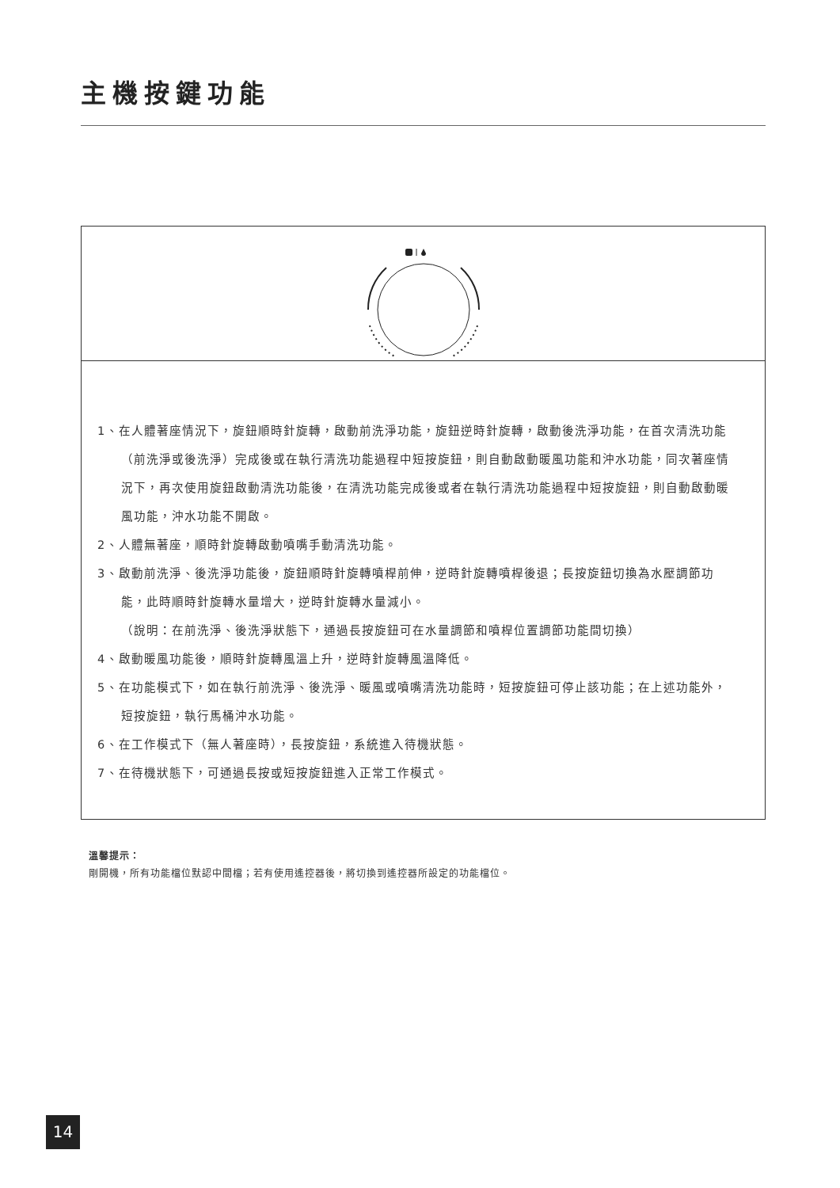主機按鍵功能
1、在人體著座情況下，旋鈕順時針旋轉，啟動前洗淨功能，旋鈕逆時針旋轉，啟動後洗淨功能，在首次清洗功能（前洗淨或後洗淨）完成後或在執行清洗功能過程中短按旋鈕，則自動啟動暖風功能和沖水功能，同次著座情況下，再次使用旋鈕啟動清洗功能後，在清洗功能完成後或者在執行清洗功能過程中短按旋鈕，則自動啟動暖風功能，沖水功能不開啟。
2、人體無著座，順時針旋轉啟動噴嘴手動清洗功能。
3、啟動前洗淨、後洗淨功能後，旋鈕順時針旋轉噴桿前伸，逆時針旋轉噴桿後退；長按旋鈕切換為水壓調節功能，此時順時針旋轉水量增大，逆時針旋轉水量減小。
（說明：在前洗淨、後洗淨狀態下，通過長按旋鈕可在水量調節和噴桿位置調節功能間切換）
4、啟動暖風功能後，順時針旋轉風溫上升，逆時針旋轉風溫降低。
5、在功能模式下，如在執行前洗淨、後洗淨、暖風或噴嘴清洗功能時，短按旋鈕可停止該功能；在上述功能外，短按旋鈕，執行馬桶沖水功能。
6、在工作模式下（無人著座時），長按旋鈕，系統進入待機狀態。
7、在待機狀態下，可通過長按或短按旋鈕進入正常工作模式。
溫馨提示：
剛開機，所有功能檔位默認中間檔；若有使用遙控器後，將切換到遙控器所設定的功能檔位。
14